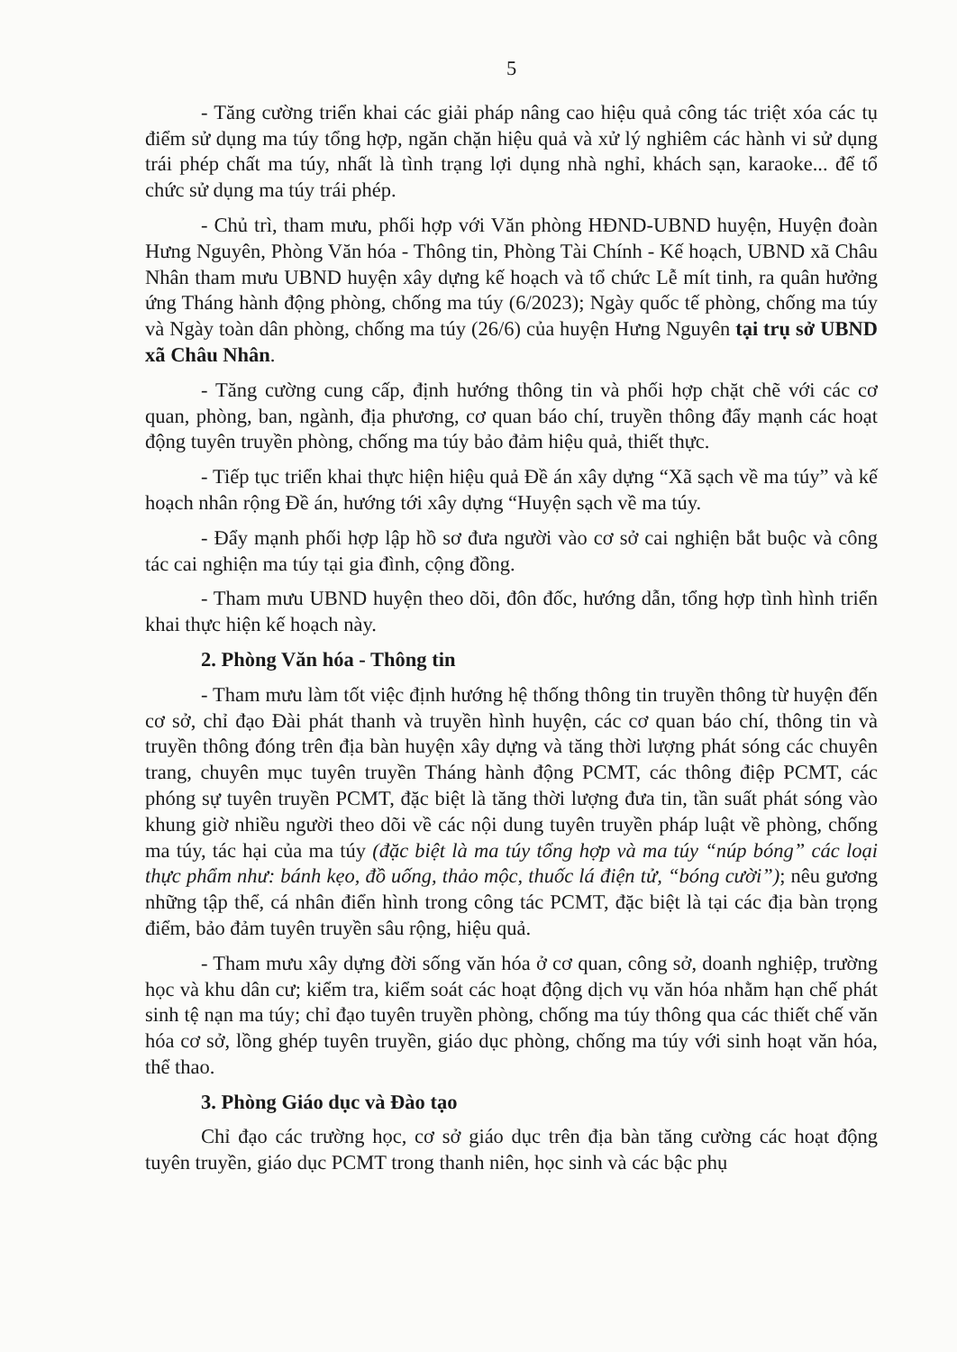5
- Tăng cường triển khai các giải pháp nâng cao hiệu quả công tác triệt xóa các tụ điểm sử dụng ma túy tổng hợp, ngăn chặn hiệu quả và xử lý nghiêm các hành vi sử dụng trái phép chất ma túy, nhất là tình trạng lợi dụng nhà nghỉ, khách sạn, karaoke... để tổ chức sử dụng ma túy trái phép.
- Chủ trì, tham mưu, phối hợp với Văn phòng HĐND-UBND huyện, Huyện đoàn Hưng Nguyên, Phòng Văn hóa - Thông tin, Phòng Tài Chính - Kế hoạch, UBND xã Châu Nhân tham mưu UBND huyện xây dựng kế hoạch và tổ chức Lễ mít tinh, ra quân hưởng ứng Tháng hành động phòng, chống ma túy (6/2023); Ngày quốc tế phòng, chống ma túy và Ngày toàn dân phòng, chống ma túy (26/6) của huyện Hưng Nguyên tại trụ sở UBND xã Châu Nhân.
- Tăng cường cung cấp, định hướng thông tin và phối hợp chặt chẽ với các cơ quan, phòng, ban, ngành, địa phương, cơ quan báo chí, truyền thông đẩy mạnh các hoạt động tuyên truyền phòng, chống ma túy bảo đảm hiệu quả, thiết thực.
- Tiếp tục triển khai thực hiện hiệu quả Đề án xây dựng “Xã sạch về ma túy” và kế hoạch nhân rộng Đề án, hướng tới xây dựng “Huyện sạch về ma túy.
- Đẩy mạnh phối hợp lập hồ sơ đưa người vào cơ sở cai nghiện bắt buộc và công tác cai nghiện ma túy tại gia đình, cộng đồng.
- Tham mưu UBND huyện theo dõi, đôn đốc, hướng dẫn, tổng hợp tình hình triển khai thực hiện kế hoạch này.
2. Phòng Văn hóa - Thông tin
- Tham mưu làm tốt việc định hướng hệ thống thông tin truyền thông từ huyện đến cơ sở, chỉ đạo Đài phát thanh và truyền hình huyện, các cơ quan báo chí, thông tin và truyền thông đóng trên địa bàn huyện xây dựng và tăng thời lượng phát sóng các chuyên trang, chuyên mục tuyên truyền Tháng hành động PCMT, các thông điệp PCMT, các phóng sự tuyên truyền PCMT, đặc biệt là tăng thời lượng đưa tin, tần suất phát sóng vào khung giờ nhiều người theo dõi về các nội dung tuyên truyền pháp luật về phòng, chống ma túy, tác hại của ma túy (đặc biệt là ma túy tổng hợp và ma túy “núp bóng” các loại thực phẩm như: bánh kẹo, đồ uống, thảo mộc, thuốc lá điện tử, “bóng cười”); nêu gương những tập thể, cá nhân điển hình trong công tác PCMT, đặc biệt là tại các địa bàn trọng điểm, bảo đảm tuyên truyền sâu rộng, hiệu quả.
- Tham mưu xây dựng đời sống văn hóa ở cơ quan, công sở, doanh nghiệp, trường học và khu dân cư; kiểm tra, kiểm soát các hoạt động dịch vụ văn hóa nhằm hạn chế phát sinh tệ nạn ma túy; chỉ đạo tuyên truyền phòng, chống ma túy thông qua các thiết chế văn hóa cơ sở, lồng ghép tuyên truyền, giáo dục phòng, chống ma túy với sinh hoạt văn hóa, thể thao.
3. Phòng Giáo dục và Đào tạo
Chỉ đạo các trường học, cơ sở giáo dục trên địa bàn tăng cường các hoạt động tuyên truyền, giáo dục PCMT trong thanh niên, học sinh và các bậc phụ